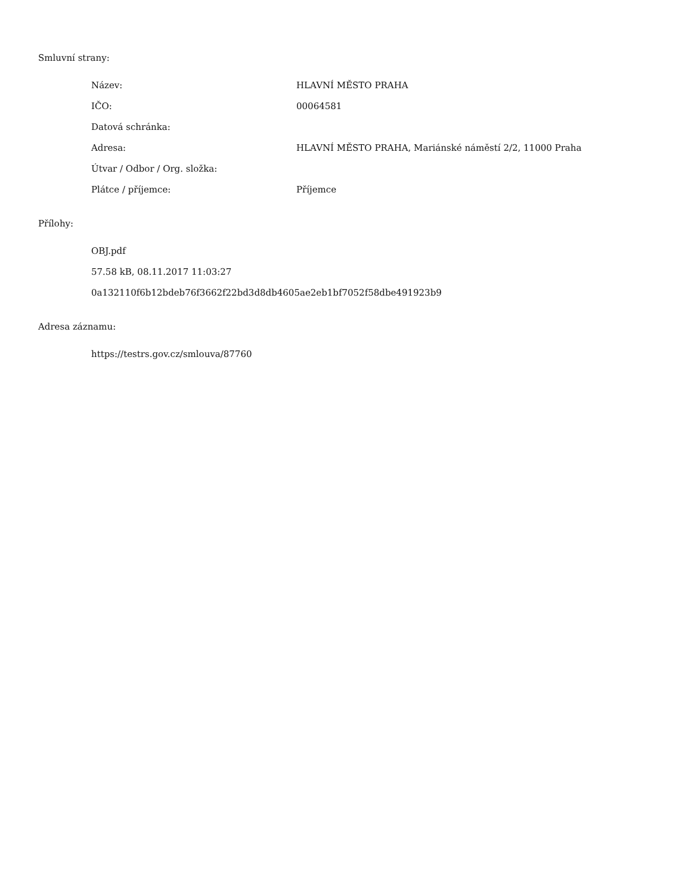Smluvní strany:
| Název: | HLAVNÍ MĚSTO PRAHA |
| IČO: | 00064581 |
| Datová schránka: | |
| Adresa: | HLAVNÍ MĚSTO PRAHA, Mariánské náměstí 2/2, 11000 Praha |
| Útvar / Odbor / Org. složka: | |
| Plátce / příjemce: | Příjemce |
Přílohy:
OBJ.pdf
57.58 kB, 08.11.2017 11:03:27
0a132110f6b12bdeb76f3662f22bd3d8db4605ae2eb1bf7052f58dbe491923b9
Adresa záznamu:
https://testrs.gov.cz/smlouva/87760